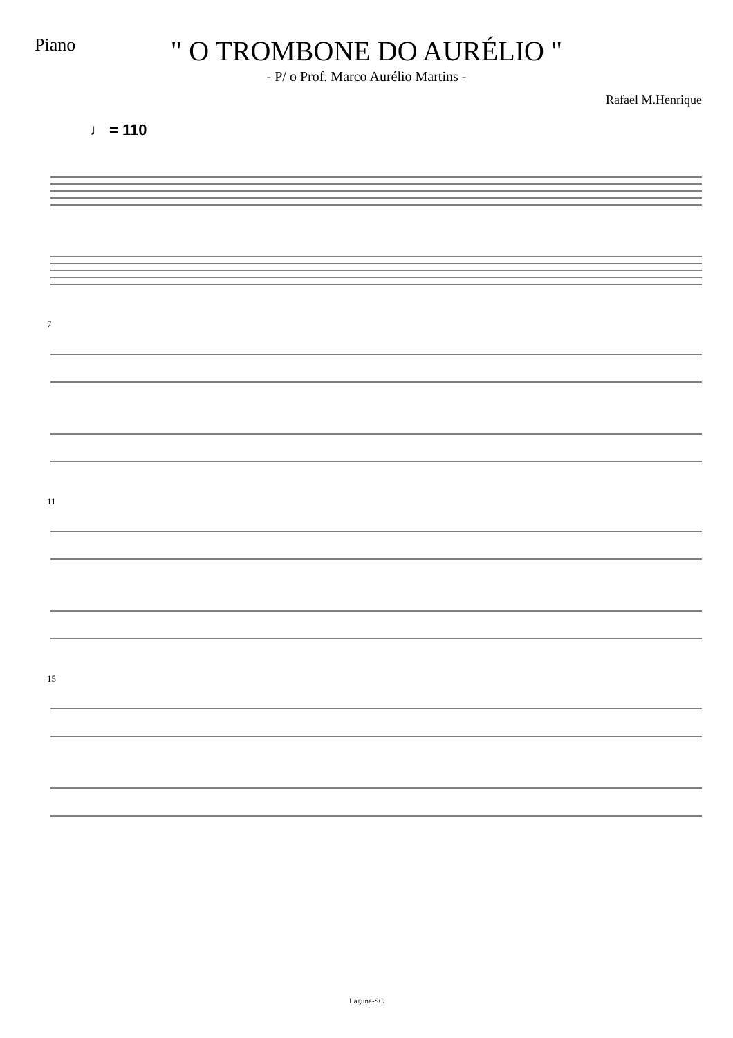Piano
" O TROMBONE DO AURÉLIO "
- P/ o Prof. Marco Aurélio Martins -
Rafael M.Henrique
♩ = 110
7
11
15
Laguna-SC